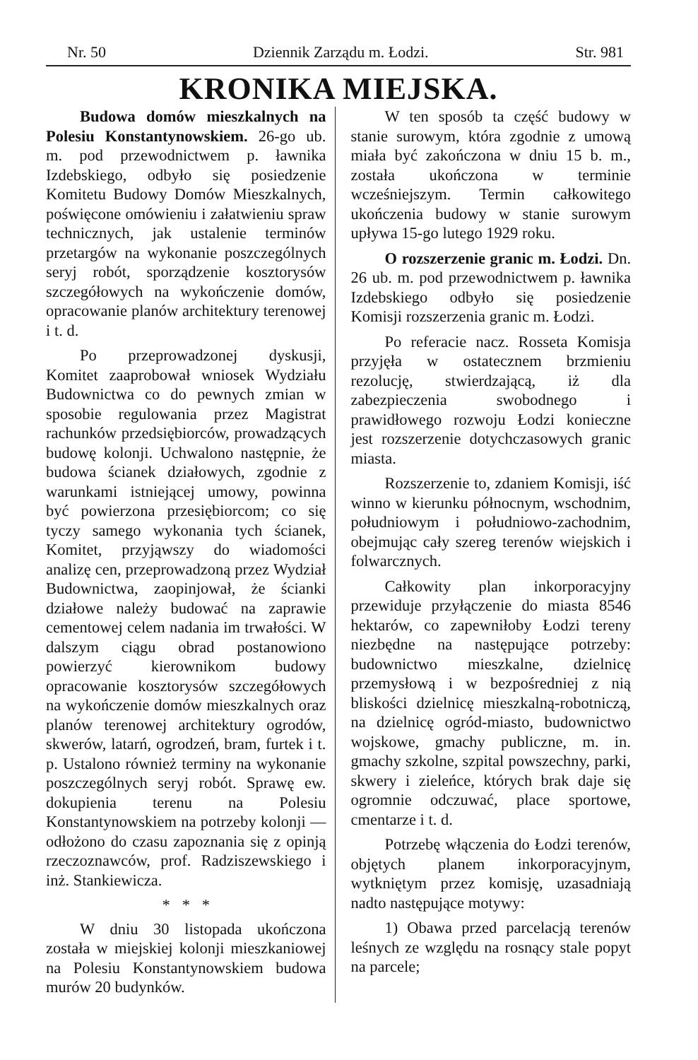Nr. 50 Dziennik Zarządu m. Łodzi. Str. 981
KRONIKA MIEJSKA.
Budowa domów mieszkalnych na Polesiu Konstantynowskiem. 26-go ub. m. pod przewodnictwem p. ławnika Izdebskiego, odbyło się posiedzenie Komitetu Budowy Domów Mieszkalnych, poświęcone omówieniu i załatwieniu spraw technicznych, jak ustalenie terminów przetargów na wykonanie poszczególnych seryj robót, sporządzenie kosztorysów szczegółowych na wykończenie domów, opracowanie planów architektury terenowej i t. d.
Po przeprowadzonej dyskusji, Komitet zaaprobował wniosek Wydziału Budownictwa co do pewnych zmian w sposobie regulowania przez Magistrat rachunków przedsiębiorców, prowadzących budowę kolonji. Uchwalono następnie, że budowa ścianek działowych, zgodnie z warunkami istniejącej umowy, powinna być powierzona przesiębiorcom; co się tyczy samego wykonania tych ścianek, Komitet, przyjąwszy do wiadomości analizę cen, przeprowadzoną przez Wydział Budownictwa, zaopinjował, że ścianki działowe należy budować na zaprawie cementowej celem nadania im trwałości. W dalszym ciągu obrad postanowiono powierzyć kierownikom budowy opracowanie kosztorysów szczegółowych na wykończenie domów mieszkalnych oraz planów terenowej architektury ogrodów, skwerów, latarń, ogrodzeń, bram, furtek i t. p. Ustalono również terminy na wykonanie poszczególnych seryj robót. Sprawę ew. dokupienia terenu na Polesiu Konstantynowskiem na potrzeby kolonji — odłożono do czasu zapoznania się z opinją rzeczoznawców, prof. Radziszewskiego i inż. Stankiewicza.
* * *
W dniu 30 listopada ukończona została w miejskiej kolonji mieszkaniowej na Polesiu Konstantynowskiem budowa murów 20 budynków.
W ten sposób ta część budowy w stanie surowym, która zgodnie z umową miała być zakończona w dniu 15 b. m., została ukończona w terminie wcześniejszym. Termin całkowitego ukończenia budowy w stanie surowym upływa 15-go lutego 1929 roku.
O rozszerzenie granic m. Łodzi. Dn. 26 ub. m. pod przewodnictwem p. ławnika Izdebskiego odbyło się posiedzenie Komisji rozszerzenia granic m. Łodzi.
Po referacie nacz. Rosseta Komisja przyjęła w ostatecznem brzmieniu rezolucję, stwierdzającą, iż dla zabezpieczenia swobodnego i prawidłowego rozwoju Łodzi konieczne jest rozszerzenie dotychczasowych granic miasta.
Rozszerzenie to, zdaniem Komisji, iść winno w kierunku północnym, wschodnim, południowym i południowo-zachodnim, obejmując cały szereg terenów wiejskich i folwarcznych.
Całkowity plan inkorporacyjny przewiduje przyłączenie do miasta 8546 hektarów, co zapewniłoby Łodzi tereny niezbędne na następujące potrzeby: budownictwo mieszkalne, dzielnicę przemysłową i w bezpośredniej z nią bliskości dzielnicę mieszkalną-robotniczą, na dzielnicę ogród-miasto, budownictwo wojskowe, gmachy publiczne, m. in. gmachy szkolne, szpital powszechny, parki, skwery i zieleńce, których brak daje się ogromnie odczuwać, place sportowe, cmentarze i t. d.
Potrzebę włączenia do Łodzi terenów, objętych planem inkorporacyjnym, wytkniętym przez komisję, uzasadniają nadto następujące motywy:
1) Obawa przed parcelacją terenów leśnych ze względu na rosnący stale popyt na parcele;